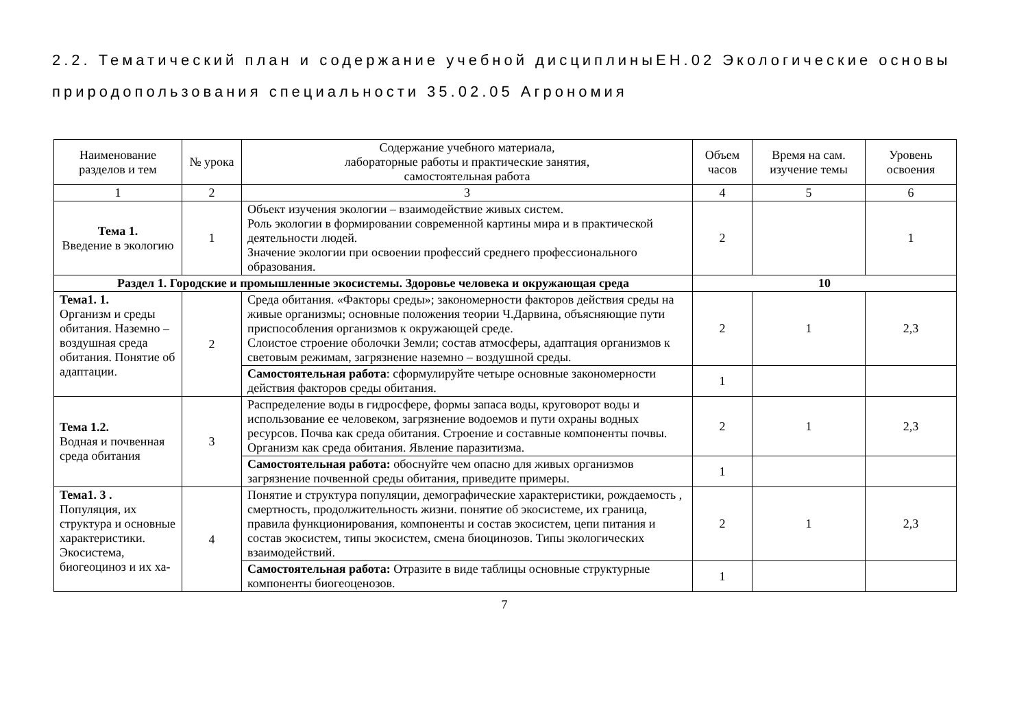2.2. Тематический план и содержание учебной дисциплиныЕН.02 Экологические основы природопользования специальности 35.02.05 Агрономия
| Наименование разделов и тем | № урока | Содержание учебного материала, лабораторные работы и практические занятия, самостоятельная работа | Объем часов | Время на сам. изучение темы | Уровень освоения |
| --- | --- | --- | --- | --- | --- |
| 1 | 2 | 3 | 4 | 5 | 6 |
| Тема 1. Введение в экологию | 1 | Объект изучения экологии – взаимодействие живых систем. Роль экологии в формировании современной картины мира и в практической деятельности людей. Значение экологии при освоении профессий среднего профессионального образования. | 2 | | 1 |
| Раздел 1. Городские и промышленные экосистемы. Здоровье человека и окружающая среда | | | 10 | | |
| Тема1. 1. Организм и среды обитания. Наземно – воздушная среда обитания. Понятие об адаптации. | 2 | Среда обитания. «Факторы среды»; закономерности факторов действия среды на живые организмы; основные положения теории Ч.Дарвина, объясняющие пути приспособления организмов к окружающей среде. Слоистое строение оболочки Земли; состав атмосферы, адаптация организмов к световым режимам, загрязнение наземно – воздушной среды. | 2 | 1 | 2,3 |
| | | Самостоятельная работа : сформулируйте четыре основные закономерности действия факторов среды обитания. | 1 | | |
| Тема 1.2. Водная и почвенная среда обитания | 3 | Распределение воды в гидросфере, формы запаса воды, круговорот воды и использование ее человеком, загрязнение водоемов и пути охраны водных ресурсов. Почва как среда обитания. Строение и составные компоненты почвы. Организм как среда обитания. Явление паразитизма. | 2 | 1 | 2,3 |
| | | Самостоятельная работа: обоснуйте чем опасно для живых организмов загрязнение почвенной среды обитания, приведите примеры. | 1 | | |
| Тема1. 3 . Популяция, их структура и основные характеристики. Экосистема, биогеоциноз и их ха- | 4 | Понятие и структура популяции, демографические характеристики, рождаемость , смертность, продолжительность жизни. понятие об экосистеме, их граница, правила функционирования, компоненты и состав экосистем, цепи питания и состав экосистем, типы экосистем, смена биоцинозов. Типы экологических взаимодействий. | 2 | 1 | 2,3 |
| | | Самостоятельная работа: Отразите в виде таблицы основные структурные компоненты биогеоценозов. | 1 | | |
7